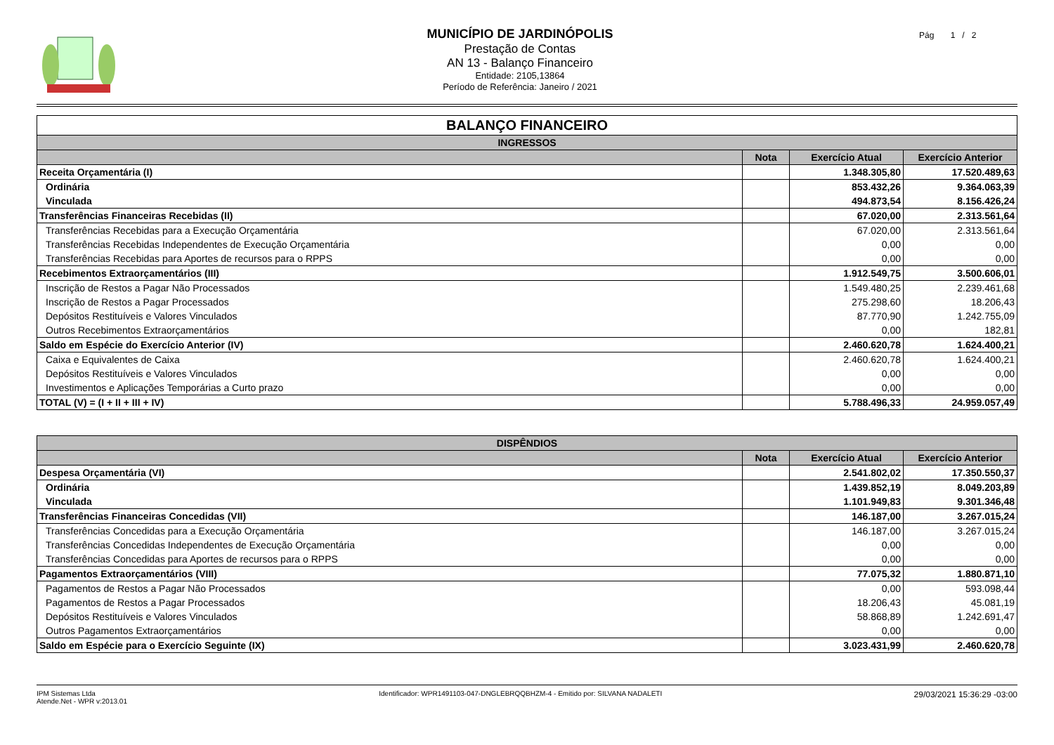MUNICÍPIO DE JARDINÓPOLIS
Prestação de Contas
AN 13 - Balanço Financeiro
Entidade: 2105,13864
Período de Referência: Janeiro / 2021
Pág 1 / 2
| BALANÇO FINANCEIRO | | | |
| INGRESSOS | | | |
| | Nota | Exercício Atual | Exercício Anterior |
| Receita Orçamentária (I) | | 1.348.305,80 | 17.520.489,63 |
| Ordinária | | 853.432,26 | 9.364.063,39 |
| Vinculada | | 494.873,54 | 8.156.426,24 |
| Transferências Financeiras Recebidas (II) | | 67.020,00 | 2.313.561,64 |
| Transferências Recebidas para a Execução Orçamentária | | 67.020,00 | 2.313.561,64 |
| Transferências Recebidas Independentes de Execução Orçamentária | | 0,00 | 0,00 |
| Transferências Recebidas para Aportes de recursos para o RPPS | | 0,00 | 0,00 |
| Recebimentos Extraorçamentários (III) | | 1.912.549,75 | 3.500.606,01 |
| Inscrição de Restos a Pagar Não Processados | | 1.549.480,25 | 2.239.461,68 |
| Inscrição de Restos a Pagar Processados | | 275.298,60 | 18.206,43 |
| Depósitos Restituíveis e Valores Vinculados | | 87.770,90 | 1.242.755,09 |
| Outros Recebimentos Extraorçamentários | | 0,00 | 182,81 |
| Saldo em Espécie do Exercício Anterior (IV) | | 2.460.620,78 | 1.624.400,21 |
| Caixa e Equivalentes de Caixa | | 2.460.620,78 | 1.624.400,21 |
| Depósitos Restituíveis e Valores Vinculados | | 0,00 | 0,00 |
| Investimentos e Aplicações Temporárias a Curto prazo | | 0,00 | 0,00 |
| TOTAL (V) = (I + II + III + IV) | | 5.788.496,33 | 24.959.057,49 |
| DISPÊNDIOS | | | |
| --- | --- | --- | --- |
| | Nota | Exercício Atual | Exercício Anterior |
| Despesa Orçamentária (VI) | | 2.541.802,02 | 17.350.550,37 |
| Ordinária | | 1.439.852,19 | 8.049.203,89 |
| Vinculada | | 1.101.949,83 | 9.301.346,48 |
| Transferências Financeiras Concedidas (VII) | | 146.187,00 | 3.267.015,24 |
| Transferências Concedidas para a Execução Orçamentária | | 146.187,00 | 3.267.015,24 |
| Transferências Concedidas Independentes de Execução Orçamentária | | 0,00 | 0,00 |
| Transferências Concedidas para Aportes de recursos para o RPPS | | 0,00 | 0,00 |
| Pagamentos Extraorçamentários (VIII) | | 77.075,32 | 1.880.871,10 |
| Pagamentos de Restos a Pagar Não Processados | | 0,00 | 593.098,44 |
| Pagamentos de Restos a Pagar Processados | | 18.206,43 | 45.081,19 |
| Depósitos Restituíveis e Valores Vinculados | | 58.868,89 | 1.242.691,47 |
| Outros Pagamentos Extraorçamentários | | 0,00 | 0,00 |
| Saldo em Espécie para o Exercício Seguinte (IX) | | 3.023.431,99 | 2.460.620,78 |
IPM Sistemas Ltda
Atende.Net - WPR v:2013.01
Identificador: WPR1491103-047-DNGLEBRQQBHZM-4 - Emitido por: SILVANA NADALETI
29/03/2021 15:36:29 -03:00